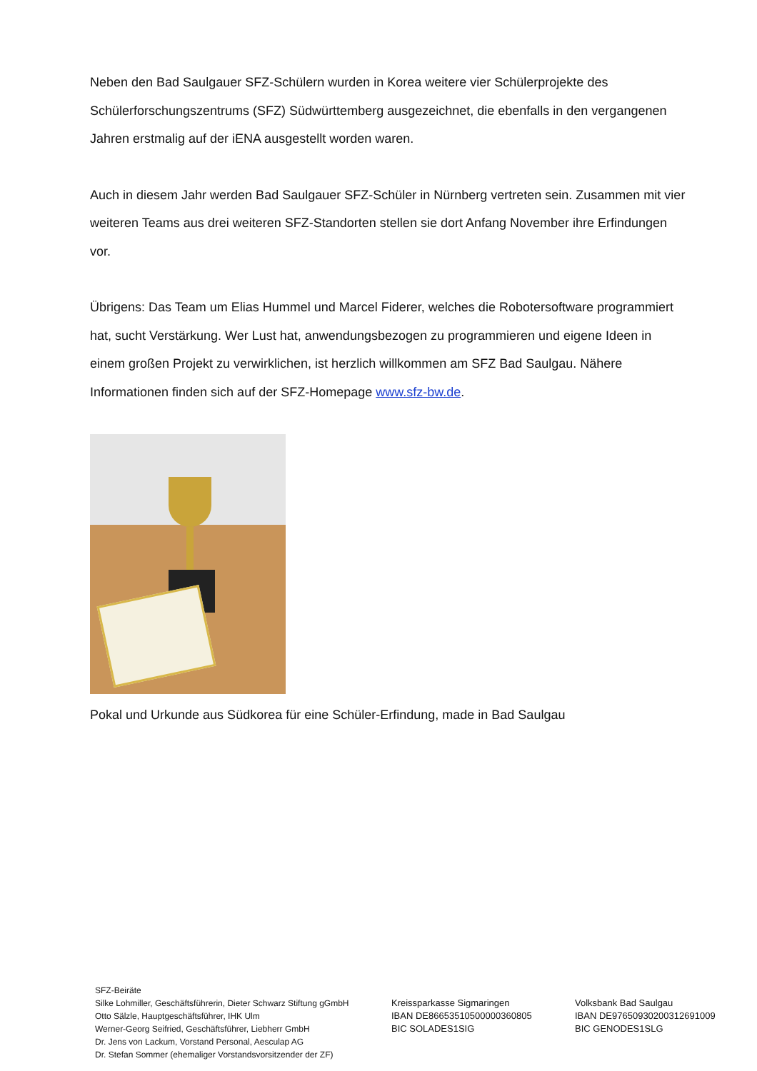Neben den Bad Saulgauer SFZ-Schülern wurden in Korea weitere vier Schülerprojekte des Schülerforschungszentrums (SFZ) Südwürttemberg ausgezeichnet, die ebenfalls in den vergangenen Jahren erstmalig auf der iENA ausgestellt worden waren.
Auch in diesem Jahr werden Bad Saulgauer SFZ-Schüler in Nürnberg vertreten sein. Zusammen mit vier weiteren Teams aus drei weiteren SFZ-Standorten stellen sie dort Anfang November ihre Erfindungen vor.
Übrigens: Das Team um Elias Hummel und Marcel Fiderer, welches die Robotersoftware programmiert hat, sucht Verstärkung. Wer Lust hat, anwendungsbezogen zu programmieren und eigene Ideen in einem großen Projekt zu verwirklichen, ist herzlich willkommen am SFZ Bad Saulgau. Nähere Informationen finden sich auf der SFZ-Homepage www.sfz-bw.de.
Pokal und Urkunde aus Südkorea für eine Schüler-Erfindung, made in Bad Saulgau
SFZ-Beiräte
Silke Lohmiller, Geschäftsführerin, Dieter Schwarz Stiftung gGmbH
Otto Sälzle, Hauptgeschäftsführer, IHK Ulm
Werner-Georg Seifried, Geschäftsführer, Liebherr GmbH
Dr. Jens von Lackum, Vorstand Personal, Aesculap AG
Dr. Stefan Sommer (ehemaliger Vorstandsvorsitzender der ZF)
Kreissparkasse Sigmaringen
IBAN DE86653510500000360805
BIC SOLADES1SIG
Volksbank Bad Saulgau
IBAN DE97650930200312691009
BIC GENODES1SLG